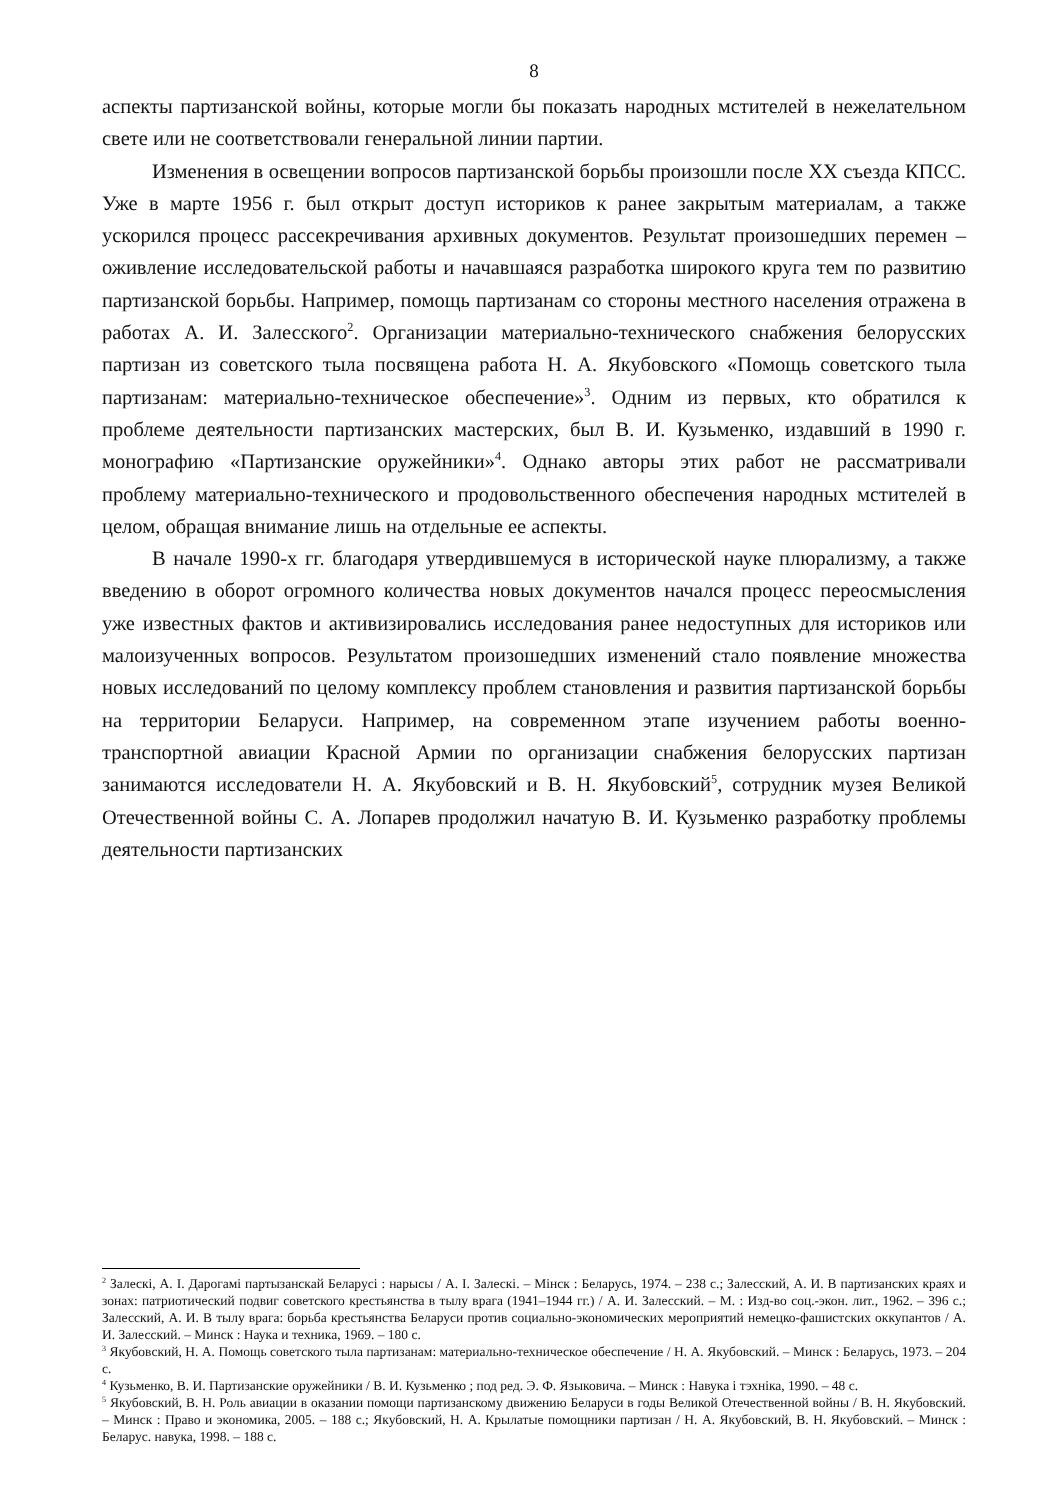8
аспекты партизанской войны, которые могли бы показать народных мстителей в нежелательном свете или не соответствовали генеральной линии партии.
Изменения в освещении вопросов партизанской борьбы произошли после XX съезда КПСС. Уже в марте 1956 г. был открыт доступ историков к ранее закрытым материалам, а также ускорился процесс рассекречивания архивных документов. Результат произошедших перемен – оживление исследовательской работы и начавшаяся разработка широкого круга тем по развитию партизанской борьбы. Например, помощь партизанам со стороны местного населения отражена в работах А. И. Залесского<sup>2</sup>. Организации материально-технического снабжения белорусских партизан из советского тыла посвящена работа Н. А. Якубовского «Помощь советского тыла партизанам: материально-техническое обеспечение»<sup>3</sup>. Одним из первых, кто обратился к проблеме деятельности партизанских мастерских, был В. И. Кузьменко, издавший в 1990 г. монографию «Партизанские оружейники»<sup>4</sup>. Однако авторы этих работ не рассматривали проблему материально-технического и продовольственного обеспечения народных мстителей в целом, обращая внимание лишь на отдельные ее аспекты.
В начале 1990-х гг. благодаря утвердившемуся в исторической науке плюрализму, а также введению в оборот огромного количества новых документов начался процесс переосмысления уже известных фактов и активизировались исследования ранее недоступных для историков или малоизученных вопросов. Результатом произошедших изменений стало появление множества новых исследований по целому комплексу проблем становления и развития партизанской борьбы на территории Беларуси. Например, на современном этапе изучением работы военно-транспортной авиации Красной Армии по организации снабжения белорусских партизан занимаются исследователи Н. А. Якубовский и В. Н. Якубовский<sup>5</sup>, сотрудник музея Великой Отечественной войны С. А. Лопарев продолжил начатую В. И. Кузьменко разработку проблемы деятельности партизанских
<sup>2</sup> Залескі, А. І. Дарогамі партызанскай Беларусі : нарысы / А. І. Залескі. – Мінск : Беларусь, 1974. – 238 с.; Залесский, А. И. В партизанских краях и зонах: патриотический подвиг советского крестьянства в тылу врага (1941–1944 гг.) / А. И. Залесский. – М. : Изд-во соц.-экон. лит., 1962. – 396 с.; Залесский, А. И. В тылу врага: борьба крестьянства Беларуси против социально-экономических мероприятий немецко-фашистских оккупантов / А. И. Залесский. – Минск : Наука и техника, 1969. – 180 с.
<sup>3</sup> Якубовский, Н. А. Помощь советского тыла партизанам: материально-техническое обеспечение / Н. А. Якубовский. – Минск : Беларусь, 1973. – 204 с.
<sup>4</sup> Кузьменко, В. И. Партизанские оружейники / В. И. Кузьменко ; под ред. Э. Ф. Языковича. – Минск : Навука і тэхніка, 1990. – 48 с.
<sup>5</sup> Якубовский, В. Н. Роль авиации в оказании помощи партизанскому движению Беларуси в годы Великой Отечественной войны / В. Н. Якубовский. – Минск : Право и экономика, 2005. – 188 с.; Якубовский, Н. А. Крылатые помощники партизан / Н. А. Якубовский, В. Н. Якубовский. – Минск : Беларус. навука, 1998. – 188 с.